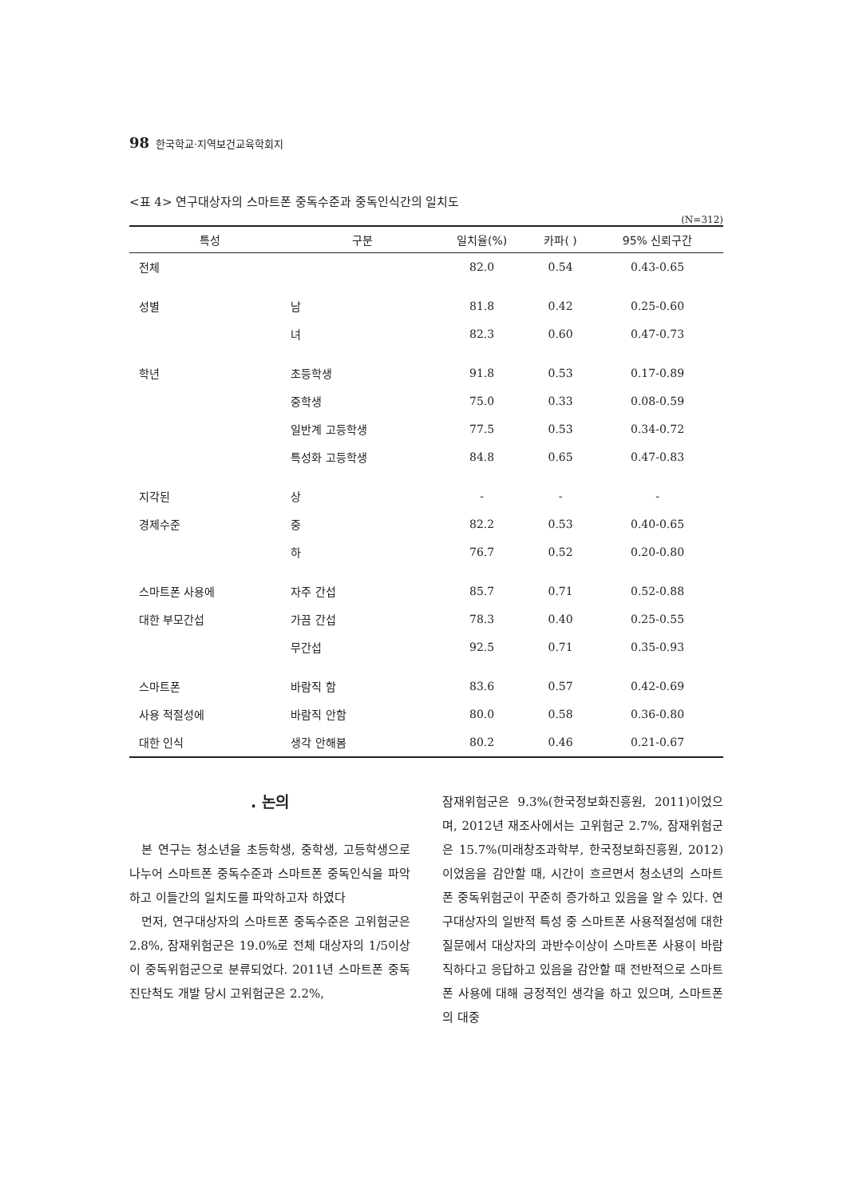98 한국학교·지역보건교육학회지
<표 4> 연구대상자의 스마트폰 중독수준과 중독인식간의 일치도
(N=312)
| 특성 | 구분 | 일치율(%) | 카파( ) | 95% 신뢰구간 |
| --- | --- | --- | --- | --- |
| 전체 | | 82.0 | 0.54 | 0.43-0.65 |
| 성별 | 남 | 81.8 | 0.42 | 0.25-0.60 |
| | 녀 | 82.3 | 0.60 | 0.47-0.73 |
| 학년 | 초등학생 | 91.8 | 0.53 | 0.17-0.89 |
| | 중학생 | 75.0 | 0.33 | 0.08-0.59 |
| | 일반계 고등학생 | 77.5 | 0.53 | 0.34-0.72 |
| | 특성화 고등학생 | 84.8 | 0.65 | 0.47-0.83 |
| 지각된 | 상 | - | - | - |
| 경제수준 | 중 | 82.2 | 0.53 | 0.40-0.65 |
| | 하 | 76.7 | 0.52 | 0.20-0.80 |
| 스마트폰 사용에 | 자주 간섭 | 85.7 | 0.71 | 0.52-0.88 |
| 대한 부모간섭 | 가끔 간섭 | 78.3 | 0.40 | 0.25-0.55 |
| | 무간섭 | 92.5 | 0.71 | 0.35-0.93 |
| 스마트폰 | 바람직 함 | 83.6 | 0.57 | 0.42-0.69 |
| 사용 적절성에 | 바람직 안함 | 80.0 | 0.58 | 0.36-0.80 |
| 대한 인식 | 생각 안해봄 | 80.2 | 0.46 | 0.21-0.67 |
. 논의
본 연구는 청소년을 초등학생, 중학생, 고등학생으로 나누어 스마트폰 중독수준과 스마트폰 중독인식을 파악하고 이들간의 일치도를 파악하고자 하였다
먼저, 연구대상자의 스마트폰 중독수준은 고위험군은 2.8%, 잠재위험군은 19.0%로 전체 대상자의 1/5이상이 중독위험군으로 분류되었다. 2011년 스마트폰 중독진단척도 개발 당시 고위험군은 2.2%,
잠재위험군은 9.3%(한국정보화진흥원, 2011)이었으며, 2012년 재조사에서는 고위험군 2.7%, 잠재위험군은 15.7%(미래창조과학부, 한국정보화진흥원, 2012)이었음을 감안할 때, 시간이 흐르면서 청소년의 스마트폰 중독위험군이 꾸준히 증가하고 있음을 알 수 있다. 연구대상자의 일반적 특성 중 스마트폰 사용적절성에 대한 질문에서 대상자의 과반수이상이 스마트폰 사용이 바람직하다고 응답하고 있음을 감안할 때 전반적으로 스마트폰 사용에 대해 긍정적인 생각을 하고 있으며, 스마트폰의 대중